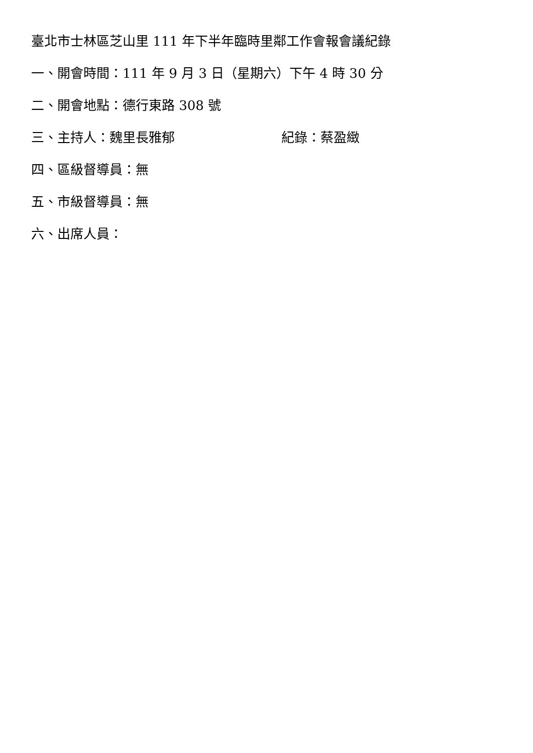臺北市士林區芝山里 111 年下半年臨時里鄰工作會報會議紀錄
一、開會時間：111 年 9 月 3 日（星期六）下午 4 時 30 分
二、開會地點：德行東路 308 號
三、主持人：魏里長雅郁 紀錄：蔡盈緻
四、區級督導員：無
五、市級督導員：無
六、出席人員：